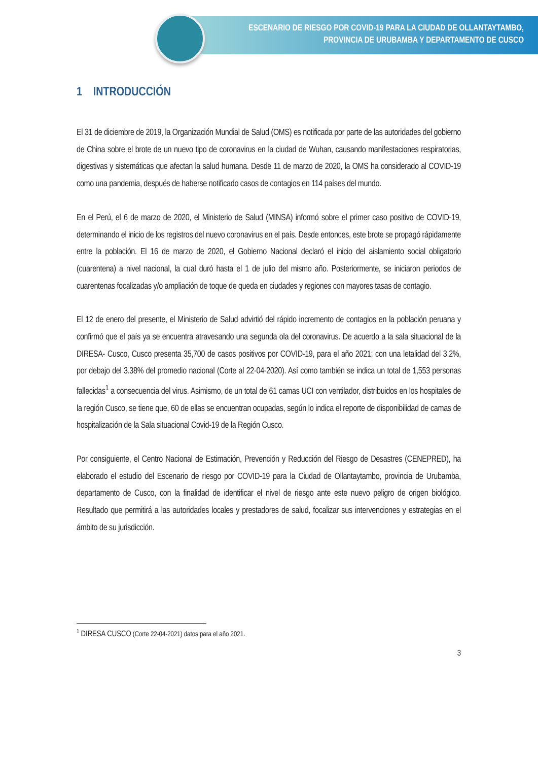ESCENARIO DE RIESGO POR COVID-19 PARA LA CIUDAD DE OLLANTAYTAMBO,
PROVINCIA DE URUBAMBA Y DEPARTAMENTO DE CUSCO
1 INTRODUCCIÓN
El 31 de diciembre de 2019, la Organización Mundial de Salud (OMS) es notificada por parte de las autoridades del gobierno de China sobre el brote de un nuevo tipo de coronavirus en la ciudad de Wuhan, causando manifestaciones respiratorias, digestivas y sistemáticas que afectan la salud humana. Desde 11 de marzo de 2020, la OMS ha considerado al COVID-19 como una pandemia, después de haberse notificado casos de contagios en 114 países del mundo.
En el Perú, el 6 de marzo de 2020, el Ministerio de Salud (MINSA) informó sobre el primer caso positivo de COVID-19, determinando el inicio de los registros del nuevo coronavirus en el país. Desde entonces, este brote se propagó rápidamente entre la población. El 16 de marzo de 2020, el Gobierno Nacional declaró el inicio del aislamiento social obligatorio (cuarentena) a nivel nacional, la cual duró hasta el 1 de julio del mismo año. Posteriormente, se iniciaron periodos de cuarentenas focalizadas y/o ampliación de toque de queda en ciudades y regiones con mayores tasas de contagio.
El 12 de enero del presente, el Ministerio de Salud advirtió del rápido incremento de contagios en la población peruana y confirmó que el país ya se encuentra atravesando una segunda ola del coronavirus. De acuerdo a la sala situacional de la DIRESA- Cusco, Cusco presenta 35,700 de casos positivos por COVID-19, para el año 2021; con una letalidad del 3.2%, por debajo del 3.38% del promedio nacional (Corte al 22-04-2020). Así como también se indica un total de 1,553 personas fallecidas<sup>1</sup> a consecuencia del virus. Asimismo, de un total de 61 camas UCI con ventilador, distribuidos en los hospitales de la región Cusco, se tiene que, 60 de ellas se encuentran ocupadas, según lo indica el reporte de disponibilidad de camas de hospitalización de la Sala situacional Covid-19 de la Región Cusco.
Por consiguiente, el Centro Nacional de Estimación, Prevención y Reducción del Riesgo de Desastres (CENEPRED), ha elaborado el estudio del Escenario de riesgo por COVID-19 para la Ciudad de Ollantaytambo, provincia de Urubamba, departamento de Cusco, con la finalidad de identificar el nivel de riesgo ante este nuevo peligro de origen biológico. Resultado que permitirá a las autoridades locales y prestadores de salud, focalizar sus intervenciones y estrategias en el ámbito de su jurisdicción.
<sup>1</sup> DIRESA CUSCO (Corte 22-04-2021) datos para el año 2021.
3